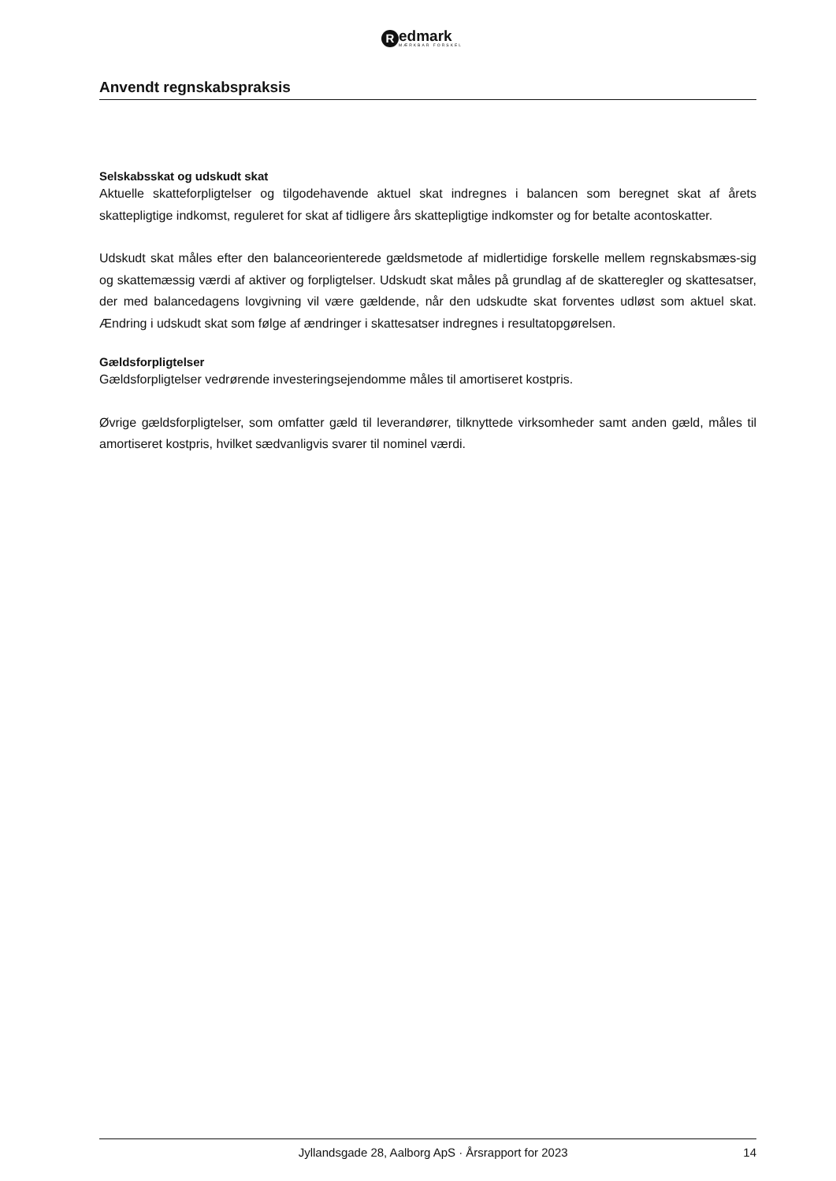R
edmark
MÆRKBAR FORSKEL
Anvendt regnskabspraksis
Selskabsskat og udskudt skat
Aktuelle skatteforpligtelser og tilgodehavende aktuel skat indregnes i balancen som beregnet skat af årets skattepligtige indkomst, reguleret for skat af tidligere års skattepligtige indkomster og for betalte acontoskatter.
Udskudt skat måles efter den balanceorienterede gældsmetode af midlertidige forskelle mellem regnskabsmæs-sig og skattemæssig værdi af aktiver og forpligtelser. Udskudt skat måles på grundlag af de skatteregler og skattesatser, der med balancedagens lovgivning vil være gældende, når den udskudte skat forventes udløst som aktuel skat. Ændring i udskudt skat som følge af ændringer i skattesatser indregnes i resultatopgørelsen.
Gældsforpligtelser
Gældsforpligtelser vedrørende investeringsejendomme måles til amortiseret kostpris.
Øvrige gældsforpligtelser, som omfatter gæld til leverandører, tilknyttede virksomheder samt anden gæld, måles til amortiseret kostpris, hvilket sædvanligvis svarer til nominel værdi.
Jyllandsgade 28, Aalborg ApS · Årsrapport for 2023 14